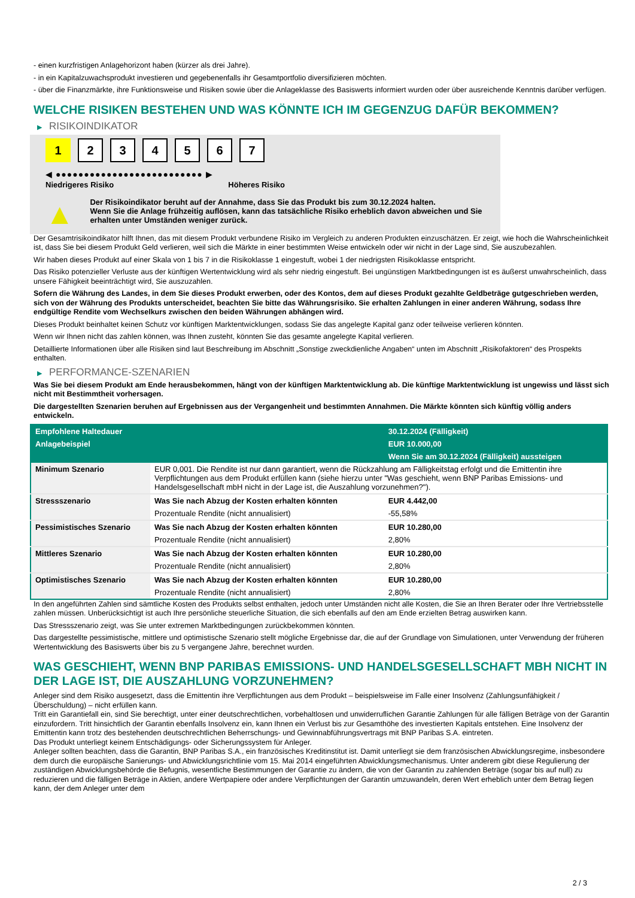- einen kurzfristigen Anlagehorizont haben (kürzer als drei Jahre).
- in ein Kapitalzuwachsprodukt investieren und gegebenenfalls ihr Gesamtportfolio diversifizieren möchten.
- über die Finanzmärkte, ihre Funktionsweise und Risiken sowie über die Anlageklasse des Basiswerts informiert wurden oder über ausreichende Kenntnis darüber verfügen.
WELCHE RISIKEN BESTEHEN UND WAS KÖNNTE ICH IM GEGENZUG DAFÜR BEKOMMEN?
▶ RISIKOINDIKATOR
1 2 3 4 5 6 7
◀ ●●●●●●●●●●●●●●●●●●●●●●●●●● ▶
Niedrigeres Risiko Höheres Risiko
▲
Der Risikoindikator beruht auf der Annahme, dass Sie das Produkt bis zum 30.12.2024 halten.
Wenn Sie die Anlage frühzeitig auflösen, kann das tatsächliche Risiko erheblich davon abweichen und Sie erhalten unter Umständen weniger zurück.
Der Gesamtrisikoindikator hilft Ihnen, das mit diesem Produkt verbundene Risiko im Vergleich zu anderen Produkten einzuschätzen. Er zeigt, wie hoch die Wahrscheinlichkeit ist, dass Sie bei diesem Produkt Geld verlieren, weil sich die Märkte in einer bestimmten Weise entwickeln oder wir nicht in der Lage sind, Sie auszubezahlen.
Wir haben dieses Produkt auf einer Skala von 1 bis 7 in die Risikoklasse 1 eingestuft, wobei 1 der niedrigsten Risikoklasse entspricht.
Das Risiko potenzieller Verluste aus der künftigen Wertentwicklung wird als sehr niedrig eingestuft. Bei ungünstigen Marktbedingungen ist es äußerst unwahrscheinlich, dass unsere Fähigkeit beeinträchtigt wird, Sie auszuzahlen.
Sofern die Währung des Landes, in dem Sie dieses Produkt erwerben, oder des Kontos, dem auf dieses Produkt gezahlte Geldbeträge gutgeschrieben werden, sich von der Währung des Produkts unterscheidet, beachten Sie bitte das Währungsrisiko. Sie erhalten Zahlungen in einer anderen Währung, sodass Ihre endgültige Rendite vom Wechselkurs zwischen den beiden Währungen abhängen wird.
Dieses Produkt beinhaltet keinen Schutz vor künftigen Marktentwicklungen, sodass Sie das angelegte Kapital ganz oder teilweise verlieren könnten.
Wenn wir Ihnen nicht das zahlen können, was Ihnen zusteht, könnten Sie das gesamte angelegte Kapital verlieren.
Detaillierte Informationen über alle Risiken sind laut Beschreibung im Abschnitt „Sonstige zweckdienliche Angaben“ unten im Abschnitt „Risikofaktoren“ des Prospekts enthalten.
▶ PERFORMANCE-SZENARIEN
Was Sie bei diesem Produkt am Ende herausbekommen, hängt von der künftigen Marktentwicklung ab. Die künftige Marktentwicklung ist ungewiss und lässt sich nicht mit Bestimmtheit vorhersagen.
Die dargestellten Szenarien beruhen auf Ergebnissen aus der Vergangenheit und bestimmten Annahmen. Die Märkte könnten sich künftig völlig anders entwickeln.
| Empfohlene Haltedauer | | 30.12.2024 (Fälligkeit) |
| --- | --- | --- |
| Anlagebeispiel | | EUR 10.000,00 |
| | | Wenn Sie am 30.12.2024 (Fälligkeit) aussteigen |
| Minimum Szenario | EUR 0,001. Die Rendite ist nur dann garantiert, wenn die Rückzahlung am Fälligkeitstag erfolgt und die Emittentin ihre Verpflichtungen aus dem Produkt erfüllen kann (siehe hierzu unter "Was geschieht, wenn BNP Paribas Emissions- und Handelsgesellschaft mbH nicht in der Lage ist, die Auszahlung vorzunehmen?"). | |
| Stressszenario | Was Sie nach Abzug der Kosten erhalten könnten | EUR 4.442,00 |
| | Prozentuale Rendite (nicht annualisiert) | -55,58% |
| Pessimistisches Szenario | Was Sie nach Abzug der Kosten erhalten könnten | EUR 10.280,00 |
| | Prozentuale Rendite (nicht annualisiert) | 2,80% |
| Mittleres Szenario | Was Sie nach Abzug der Kosten erhalten könnten | EUR 10.280,00 |
| | Prozentuale Rendite (nicht annualisiert) | 2,80% |
| Optimistisches Szenario | Was Sie nach Abzug der Kosten erhalten könnten | EUR 10.280,00 |
| | Prozentuale Rendite (nicht annualisiert) | 2,80% |
In den angeführten Zahlen sind sämtliche Kosten des Produkts selbst enthalten, jedoch unter Umständen nicht alle Kosten, die Sie an Ihren Berater oder Ihre Vertriebsstelle zahlen müssen. Unberücksichtigt ist auch Ihre persönliche steuerliche Situation, die sich ebenfalls auf den am Ende erzielten Betrag auswirken kann.
Das Stressszenario zeigt, was Sie unter extremen Marktbedingungen zurückbekommen könnten.
Das dargestellte pessimistische, mittlere und optimistische Szenario stellt mögliche Ergebnisse dar, die auf der Grundlage von Simulationen, unter Verwendung der früheren Wertentwicklung des Basiswerts über bis zu 5 vergangene Jahre, berechnet wurden.
WAS GESCHIEHT, WENN BNP PARIBAS EMISSIONS- UND HANDELSGESELLSCHAFT MBH NICHT IN DER LAGE IST, DIE AUSZAHLUNG VORZUNEHMEN?
Anleger sind dem Risiko ausgesetzt, dass die Emittentin ihre Verpflichtungen aus dem Produkt – beispielsweise im Falle einer Insolvenz (Zahlungsunfähigkeit / Überschuldung) – nicht erfüllen kann.
Tritt ein Garantiefall ein, sind Sie berechtigt, unter einer deutschrechtlichen, vorbehaltlosen und unwiderruflichen Garantie Zahlungen für alle fälligen Beträge von der Garantin einzufordern. Tritt hinsichtlich der Garantin ebenfalls Insolvenz ein, kann Ihnen ein Verlust bis zur Gesamthöhe des investierten Kapitals entstehen. Eine Insolvenz der Emittentin kann trotz des bestehenden deutschrechtlichen Beherrschungs- und Gewinnabführungsvertrags mit BNP Paribas S.A. eintreten.
Das Produkt unterliegt keinem Entschädigungs- oder Sicherungssystem für Anleger.
Anleger sollten beachten, dass die Garantin, BNP Paribas S.A., ein französisches Kreditinstitut ist. Damit unterliegt sie dem französischen Abwicklungsregime, insbesondere dem durch die europäische Sanierungs- und Abwicklungsrichtlinie vom 15. Mai 2014 eingeführten Abwicklungsmechanismus. Unter anderem gibt diese Regulierung der zuständigen Abwicklungsbehörde die Befugnis, wesentliche Bestimmungen der Garantie zu ändern, die von der Garantin zu zahlenden Beträge (sogar bis auf null) zu reduzieren und die fälligen Beträge in Aktien, andere Wertpapiere oder andere Verpflichtungen der Garantin umzuwandeln, deren Wert erheblich unter dem Betrag liegen kann, der dem Anleger unter dem
2 / 3